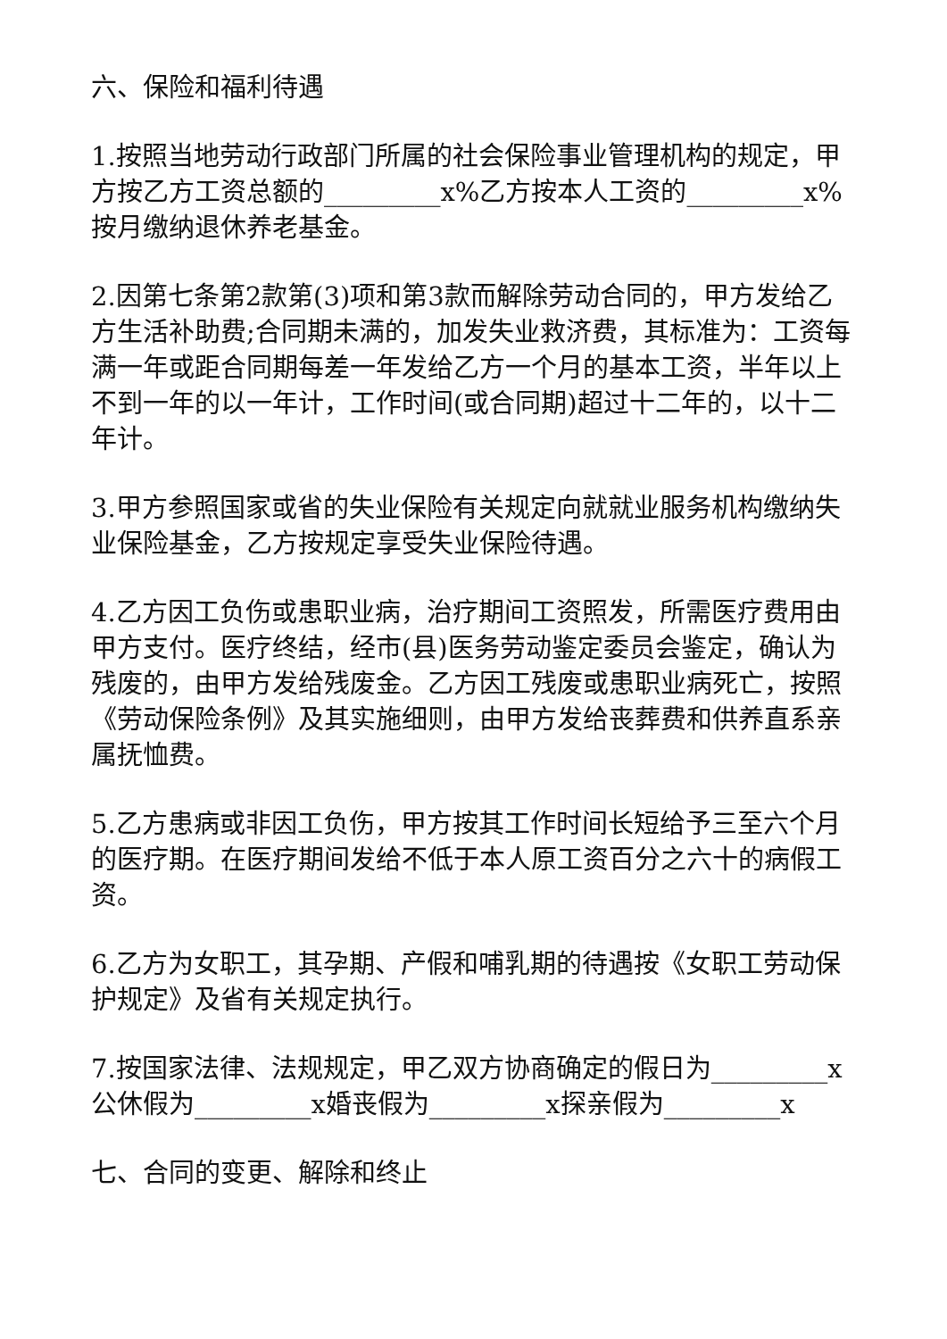六、保险和福利待遇
1.按照当地劳动行政部门所属的社会保险事业管理机构的规定，甲方按乙方工资总额的_________x%乙方按本人工资的_________x%按月缴纳退休养老基金。
2.因第七条第2款第(3)项和第3款而解除劳动合同的，甲方发给乙方生活补助费;合同期未满的，加发失业救济费，其标准为：工资每满一年或距合同期每差一年发给乙方一个月的基本工资，半年以上不到一年的以一年计，工作时间(或合同期)超过十二年的，以十二年计。
3.甲方参照国家或省的失业保险有关规定向就就业服务机构缴纳失业保险基金，乙方按规定享受失业保险待遇。
4.乙方因工负伤或患职业病，治疗期间工资照发，所需医疗费用由甲方支付。医疗终结，经市(县)医务劳动鉴定委员会鉴定，确认为残废的，由甲方发给残废金。乙方因工残废或患职业病死亡，按照《劳动保险条例》及其实施细则，由甲方发给丧葬费和供养直系亲属抚恤费。
5.乙方患病或非因工负伤，甲方按其工作时间长短给予三至六个月的医疗期。在医疗期间发给不低于本人原工资百分之六十的病假工资。
6.乙方为女职工，其孕期、产假和哺乳期的待遇按《女职工劳动保护规定》及省有关规定执行。
7.按国家法律、法规规定，甲乙双方协商确定的假日为_________x公休假为_________x婚丧假为_________x探亲假为_________x
七、合同的变更、解除和终止